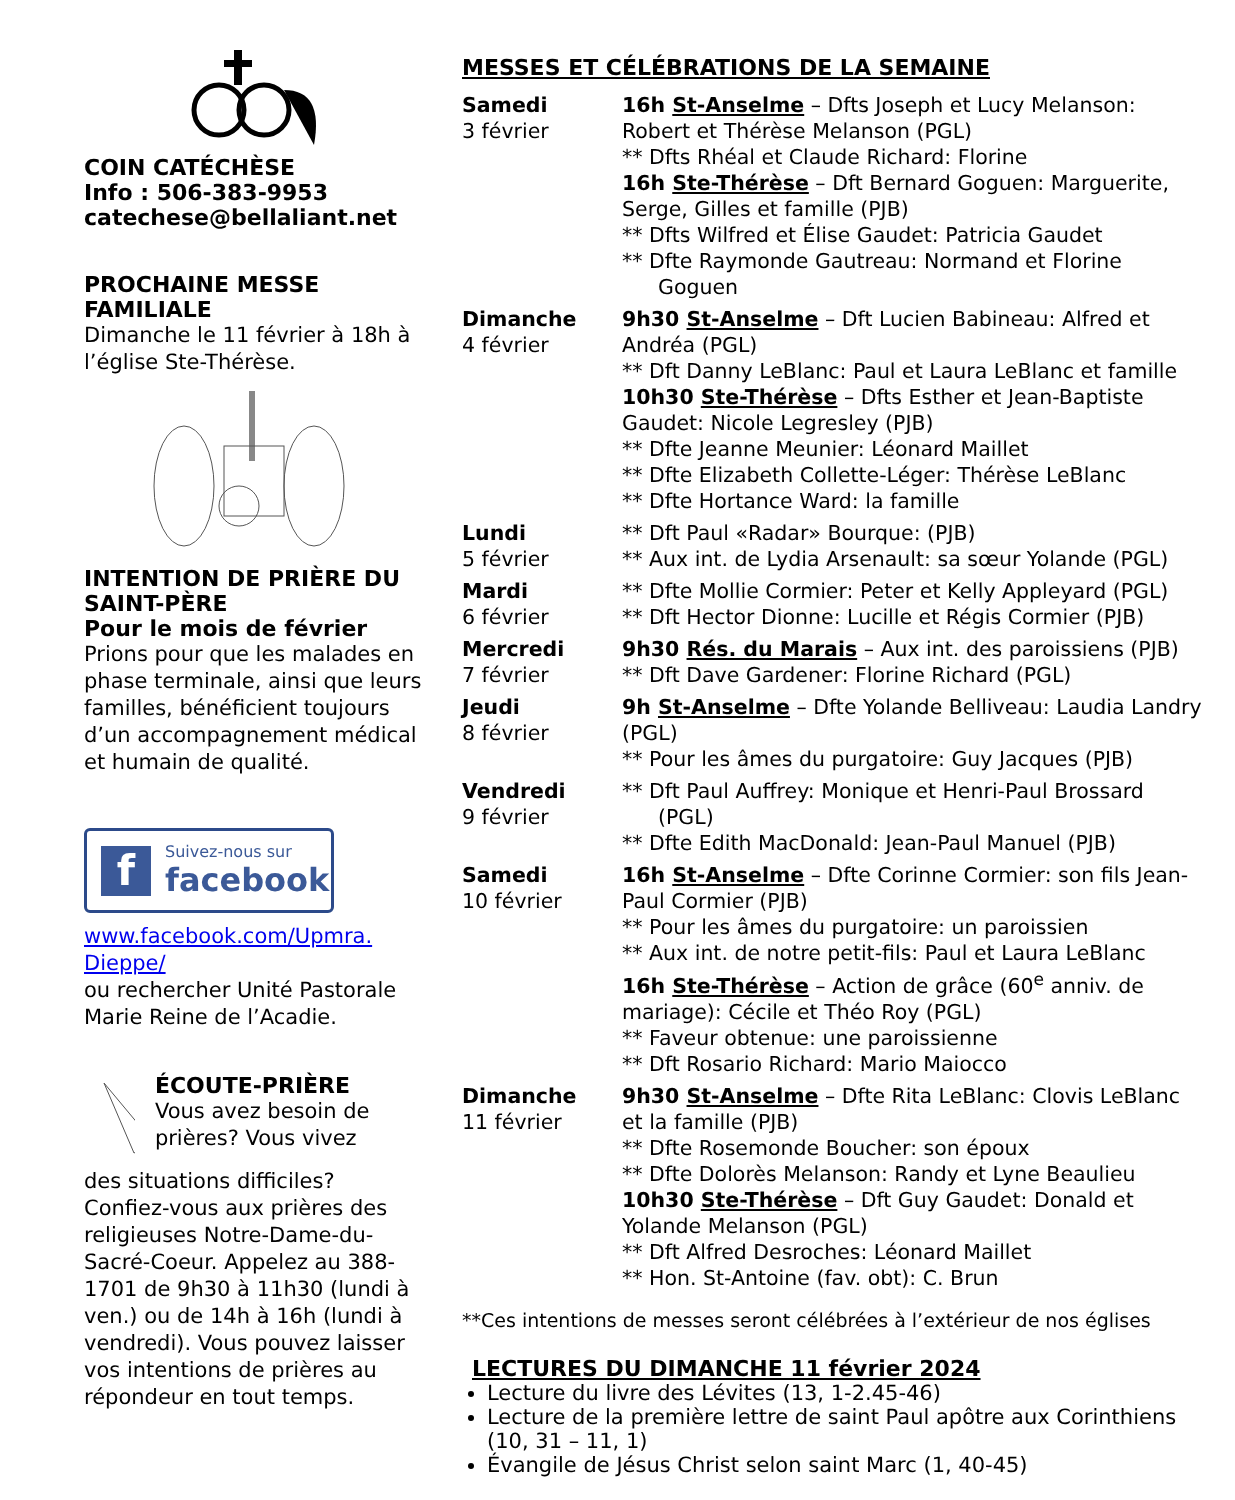COIN CATÉCHÈSE
Info : 506-383-9953
catechese@bellaliant.net
PROCHAINE MESSE FAMILIALE
Dimanche le 11 février à 18h à l’église Ste-Thérèse.
INTENTION DE PRIÈRE DU SAINT-PÈRE
Pour le mois de février
Prions pour que les malades en phase terminale, ainsi que leurs familles, bénéficient toujours d’un accompagnement médical et humain de qualité.
f
Suivez-nous sur
facebook
www.facebook.com/Upmra.
Dieppe/
ou rechercher Unité Pastorale Marie Reine de l’Acadie.
ÉCOUTE-PRIÈRE
Vous avez besoin de prières? Vous vivez
des situations difficiles? Confiez-vous aux prières des religieuses Notre-Dame-du-Sacré-Coeur. Appelez au 388-1701 de 9h30 à 11h30 (lundi à ven.) ou de 14h à 16h (lundi à vendredi). Vous pouvez laisser vos intentions de prières au répondeur en tout temps.
MESSES ET CÉLÉBRATIONS DE LA SEMAINE
| Samedi 3 février | 16h St-Anselme – Dfts Joseph et Lucy Melanson: Robert et Thérèse Melanson (PGL) ** Dfts Rhéal et Claude Richard: Florine 16h Ste-Thérèse – Dft Bernard Goguen: Marguerite, Serge, Gilles et famille (PJB) ** Dfts Wilfred et Élise Gaudet: Patricia Gaudet ** Dfte Raymonde Gautreau: Normand et Florine Goguen |
| Dimanche 4 février | 9h30 St-Anselme – Dft Lucien Babineau: Alfred et Andréa (PGL) ** Dft Danny LeBlanc: Paul et Laura LeBlanc et famille 10h30 Ste-Thérèse – Dfts Esther et Jean-Baptiste Gaudet: Nicole Legresley (PJB) ** Dfte Jeanne Meunier: Léonard Maillet ** Dfte Elizabeth Collette-Léger: Thérèse LeBlanc ** Dfte Hortance Ward: la famille |
| Lundi 5 février | ** Dft Paul «Radar» Bourque: (PJB) ** Aux int. de Lydia Arsenault: sa sœur Yolande (PGL) |
| Mardi 6 février | ** Dfte Mollie Cormier: Peter et Kelly Appleyard (PGL) ** Dft Hector Dionne: Lucille et Régis Cormier (PJB) |
| Mercredi 7 février | 9h30 Rés. du Marais – Aux int. des paroissiens (PJB) ** Dft Dave Gardener: Florine Richard (PGL) |
| Jeudi 8 février | 9h St-Anselme – Dfte Yolande Belliveau: Laudia Landry (PGL) ** Pour les âmes du purgatoire: Guy Jacques (PJB) |
| Vendredi 9 février | ** Dft Paul Auffrey: Monique et Henri-Paul Brossard (PGL) ** Dfte Edith MacDonald: Jean-Paul Manuel (PJB) |
| Samedi 10 février | 16h St-Anselme – Dfte Corinne Cormier: son fils Jean-Paul Cormier (PJB) ** Pour les âmes du purgatoire: un paroissien ** Aux int. de notre petit-fils: Paul et Laura LeBlanc 16h Ste-Thérèse – Action de grâce (60<sup>e</sup> anniv. de mariage): Cécile et Théo Roy (PGL) ** Faveur obtenue: une paroissienne ** Dft Rosario Richard: Mario Maiocco |
| Dimanche 11 février | 9h30 St-Anselme – Dfte Rita LeBlanc: Clovis LeBlanc et la famille (PJB) ** Dfte Rosemonde Boucher: son époux ** Dfte Dolorès Melanson: Randy et Lyne Beaulieu 10h30 Ste-Thérèse – Dft Guy Gaudet: Donald et Yolande Melanson (PGL) ** Dft Alfred Desroches: Léonard Maillet ** Hon. St-Antoine (fav. obt): C. Brun |
**Ces intentions de messes seront célébrées à l’extérieur de nos églises
LECTURES DU DIMANCHE 11 février 2024
Lecture du livre des Lévites (13, 1-2.45-46)
Lecture de la première lettre de saint Paul apôtre aux Corinthiens (10, 31 – 11, 1)
Évangile de Jésus Christ selon saint Marc (1, 40-45)